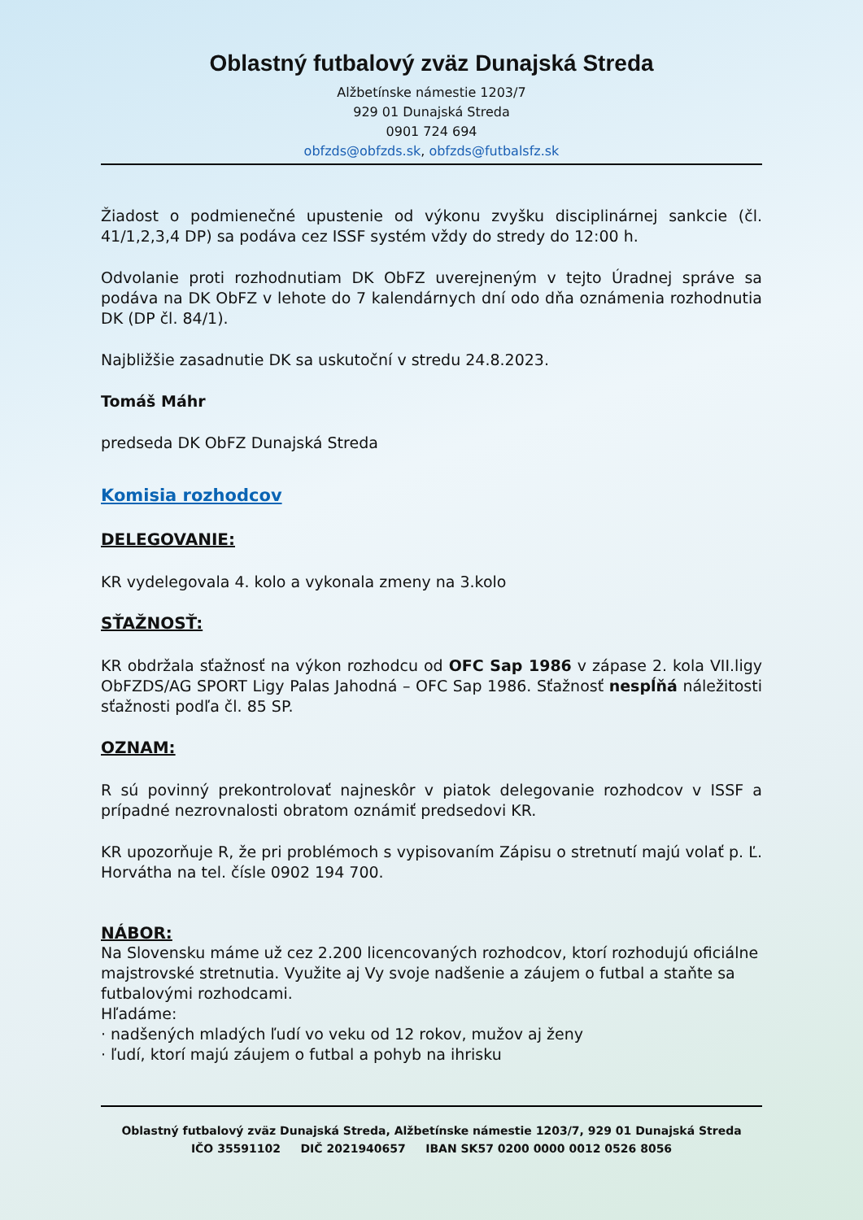Oblastný futbalový zväz Dunajská Streda
Alžbetínske námestie 1203/7
929 01 Dunajská Streda
0901 724 694
obfzds@obfzds.sk, obfzds@futbalsfz.sk
Žiadost o podmienečné upustenie od výkonu zvyšku disciplinárnej sankcie (čl. 41/1,2,3,4 DP) sa podáva cez ISSF systém vždy do stredy do 12:00 h.
Odvolanie proti rozhodnutiam DK ObFZ uverejneným v tejto Úradnej správe sa podáva na DK ObFZ v lehote do 7 kalendárnych dní odo dňa oznámenia rozhodnutia DK (DP čl. 84/1).
Najbližšie zasadnutie DK sa uskutoční v stredu 24.8.2023.
Tomáš Máhr
predseda DK ObFZ Dunajská Streda
Komisia rozhodcov
DELEGOVANIE:
KR vydelegovala 4. kolo a vykonala zmeny na 3.kolo
SŤAŽNOSŤ:
KR obdržala sťažnosť na výkon rozhodcu od OFC Sap 1986 v zápase 2. kola VII.ligy ObFZDS/AG SPORT Ligy Palas Jahodná – OFC Sap 1986. Sťažnosť nespĺňá náležitosti sťažnosti podľa čl. 85 SP.
OZNAM:
R sú povinný prekontrolovať najneskôr v piatok delegovanie rozhodcov v ISSF a prípadné nezrovnalosti obratom oznámiť predsedovi KR.
KR upozorňuje R, že pri problémoch s vypisovaním Zápisu o stretnutí majú volať p. Ľ. Horvátha na tel. čísle 0902 194 700.
NÁBOR:
Na Slovensku máme už cez 2.200 licencovaných rozhodcov, ktorí rozhodujú oficiálne majstrovské stretnutia. Využite aj Vy svoje nadšenie a záujem o futbal a staňte sa futbalovými rozhodcami.
Hľadáme:
· nadšených mladých ľudí vo veku od 12 rokov, mužov aj ženy
· ľudí, ktorí majú záujem o futbal a pohyb na ihrisku
Oblastný futbalový zväz Dunajská Streda, Alžbetínske námestie 1203/7, 929 01 Dunajská Streda
IČO 35591102 DIČ 2021940657 IBAN SK57 0200 0000 0012 0526 8056